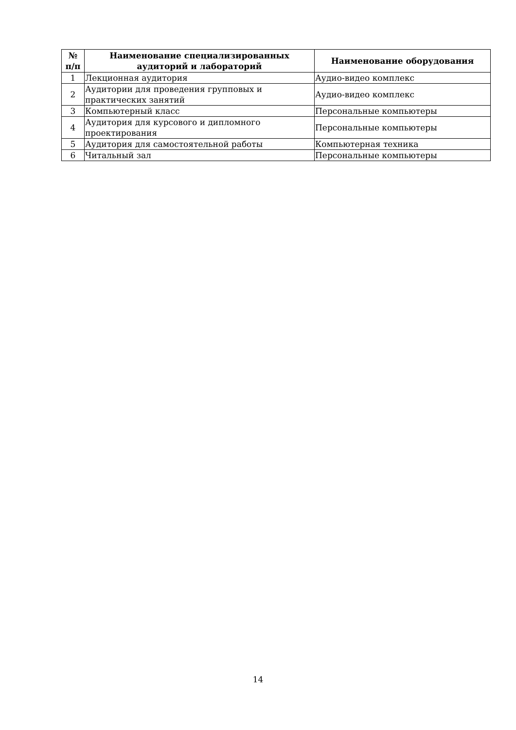| № п/п | Наименование специализированных аудиторий и лабораторий | Наименование оборудования |
| --- | --- | --- |
| 1 | Лекционная аудитория | Аудио-видео комплекс |
| 2 | Аудитории для проведения групповых и практических занятий | Аудио-видео комплекс |
| 3 | Компьютерный класс | Персональные компьютеры |
| 4 | Аудитория для курсового и дипломного проектирования | Персональные компьютеры |
| 5 | Аудитория для самостоятельной работы | Компьютерная техника |
| 6 | Читальный зал | Персональные компьютеры |
14